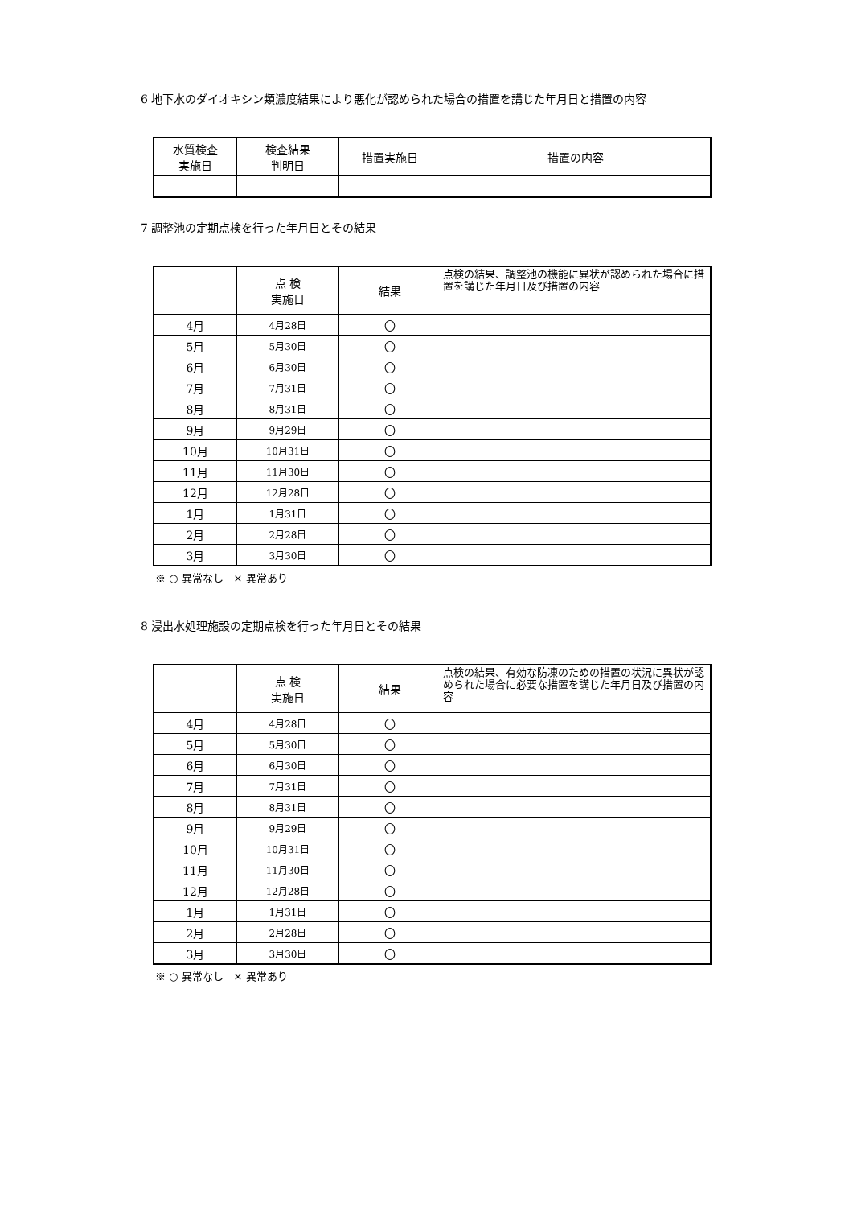6 地下水のダイオキシン類濃度結果により悪化が認められた場合の措置を講じた年月日と措置の内容
| 水質検査 実施日 | 検査結果 判明日 | 措置実施日 | 措置の内容 |
| --- | --- | --- | --- |
7 調整池の定期点検を行った年月日とその結果
| | 点 検 実施日 | 結果 | 点検の結果、調整池の機能に異状が認められた場合に措置を講じた年月日及び措置の内容 |
| --- | --- | --- | --- |
| 4月 | 4月28日 | 〇 | |
| 5月 | 5月30日 | 〇 | |
| 6月 | 6月30日 | 〇 | |
| 7月 | 7月31日 | 〇 | |
| 8月 | 8月31日 | 〇 | |
| 9月 | 9月29日 | 〇 | |
| 10月 | 10月31日 | 〇 | |
| 11月 | 11月30日 | 〇 | |
| 12月 | 12月28日 | 〇 | |
| 1月 | 1月31日 | 〇 | |
| 2月 | 2月28日 | 〇 | |
| 3月 | 3月30日 | 〇 | |
※ ○ 異常なし　× 異常あり
8 浸出水処理施設の定期点検を行った年月日とその結果
| | 点 検 実施日 | 結果 | 点検の結果、有効な防凍のための措置の状況に異状が認められた場合に必要な措置を講じた年月日及び措置の内容 |
| --- | --- | --- | --- |
| 4月 | 4月28日 | 〇 | |
| 5月 | 5月30日 | 〇 | |
| 6月 | 6月30日 | 〇 | |
| 7月 | 7月31日 | 〇 | |
| 8月 | 8月31日 | 〇 | |
| 9月 | 9月29日 | 〇 | |
| 10月 | 10月31日 | 〇 | |
| 11月 | 11月30日 | 〇 | |
| 12月 | 12月28日 | 〇 | |
| 1月 | 1月31日 | 〇 | |
| 2月 | 2月28日 | 〇 | |
| 3月 | 3月30日 | 〇 | |
※ ○ 異常なし　× 異常あり